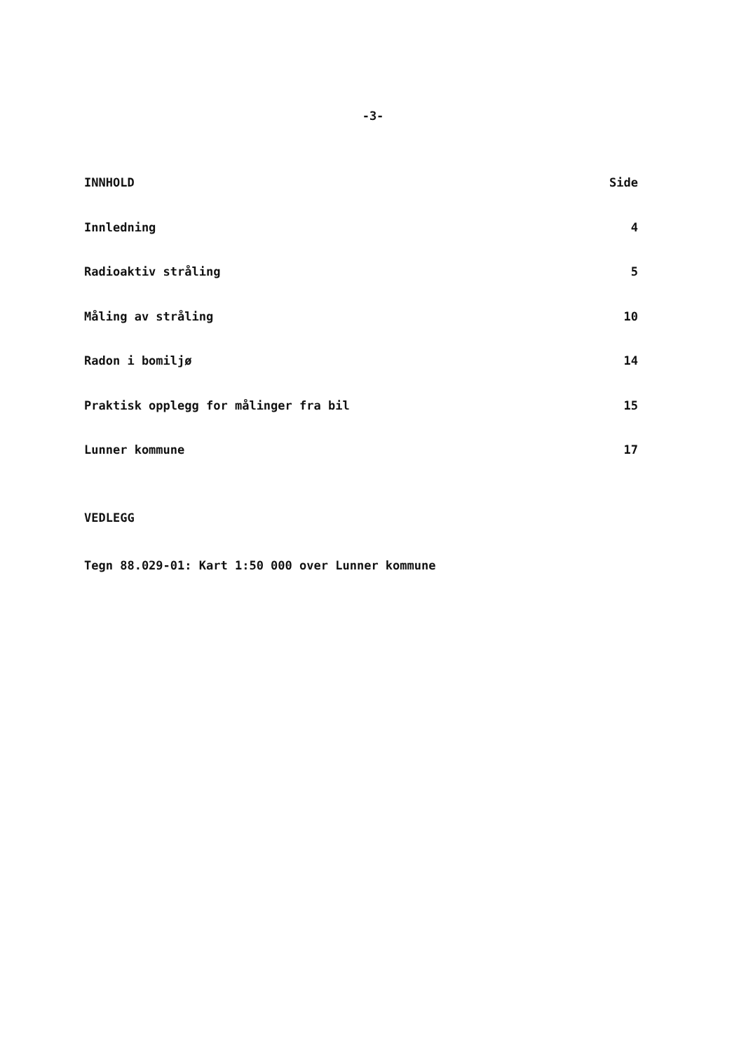-3-
INNHOLD Side
Innledning 4
Radioaktiv stråling 5
Måling av stråling 10
Radon i bomiljø 14
Praktisk opplegg for målinger fra bil 15
Lunner kommune 17
VEDLEGG
Tegn 88.029-01: Kart 1:50 000 over Lunner kommune